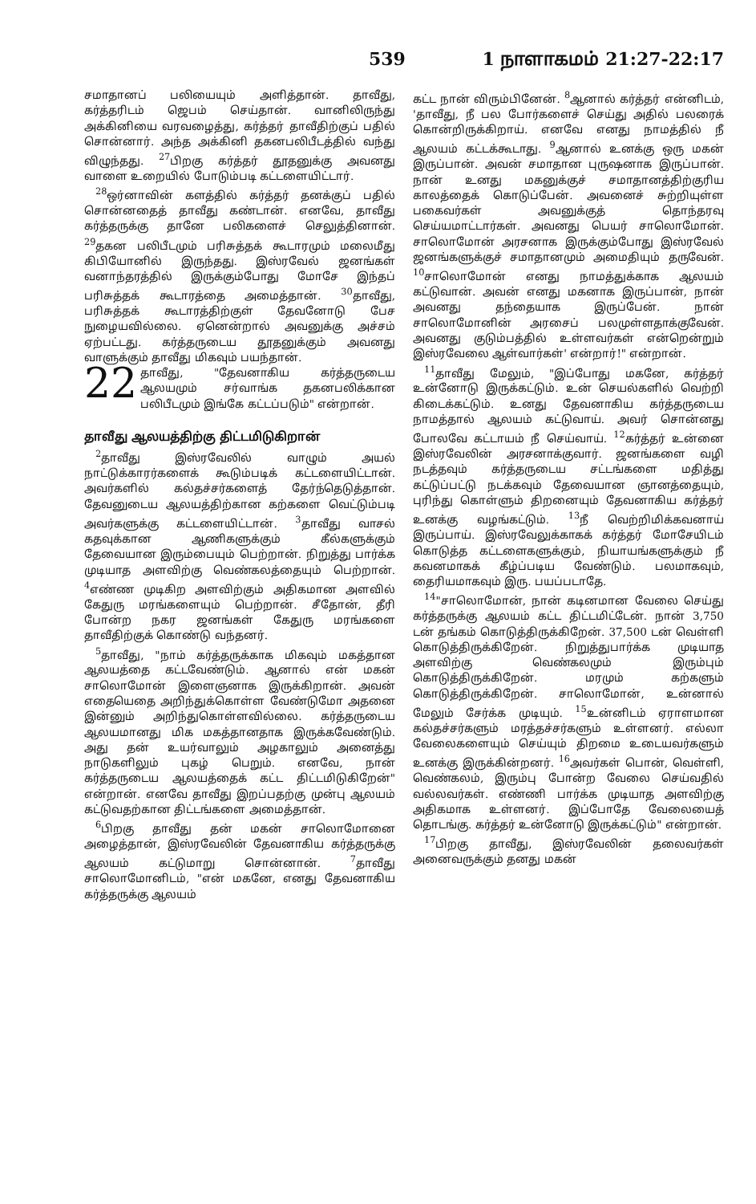539 1 நாளாகமம் 21:27-22:17
சமாதானப் பலியையும் அளித்தான். தாவீது, கர்த்தரிடம் ஜெபம் செய்தான். வானிலிருந்து அக்கினியை வரவழைத்து, கர்த்தர் தாவீதிற்குப் பதில் சொன்னார். அந்த அக்கினி தகனபலிபீடத்தில் வந்து விழுந்தது. <sup>27</sup>பிறகு கர்த்தர் தூதனுக்கு அவனது வாளை உறையில் போடும்படி கட்டளையிட்டார்.
<sup>28</sup> ஒர்னாவின் களத்தில் கர்த்தர் தனக்குப் பதில் சொன்னதைத் தாவீது கண்டான். எனவே, தாவீது கர்த்தருக்கு தானே பலிகளைச் செலுத்தினான். <sup>29</sup>தகன பலிபீடமும் பரிசுத்தக் கூடாரமும் மலைமீது கிபியோனில் இருந்தது. இஸ்ரவேல் ஜனங்கள் வனாந்தரத்தில் இருக்கும்போது மோசே இந்தப் பரிசுத்தக் கூடாரத்தை அமைத்தான். <sup>30</sup>தாவீது, பரிசுத்தக் கூடாரத்திற்குள் தேவனோடு பேச நுழையவில்லை. ஏனென்றால் அவனுக்கு அச்சம் ஏற்பட்டது. கர்த்தருடைய தூதனுக்கும் அவனது வாளுக்கும் தாவீது மிகவும் பயந்தான்.
22 தாவீது, "தேவனாகிய கர்த்தருடைய ஆலயமும் சர்வாங்க தகனபலிக்கான பலிபீடமும் இங்கே கட்டப்படும்" என்றான்.
தாவீது ஆலயத்திற்கு திட்டமிடுகிறான்
<sup>2</sup> தாவீது இஸ்ரவேலில் வாழும் அயல் நாட்டுக்காரர்களைக் கூடும்படிக் கட்டளையிட்டான். அவர்களில் கல்தச்சர்களைத் தேர்ந்தெடுத்தான். தேவனுடைய ஆலயத்திற்கான கற்களை வெட்டும்படி அவர்களுக்கு கட்டளையிட்டான். <sup>3</sup>தாவீது வாசல் கதவுக்கான ஆணிகளுக்கும் கீல்களுக்கும் தேவையான இரும்பையும் பெற்றான். நிறுத்து பார்க்க முடியாத அளவிற்கு வெண்கலத்தையும் பெற்றான். <sup>4</sup>எண்ண முடிகிற அளவிற்கும் அதிகமான அளவில் கேதுரு மரங்களையும் பெற்றான். சீதோன், தீரி போன்ற நகர ஜனங்கள் கேதுரு மரங்களை தாவீதிற்குக் கொண்டு வந்தனர்.
<sup>5</sup> தாவீது, "நாம் கர்த்தருக்காக மிகவும் மகத்தான ஆலயத்தை கட்டவேண்டும். ஆனால் என் மகன் சாலொமோன் இளைஞனாக இருக்கிறான். அவன் எதையெதை அறிந்துக்கொள்ள வேண்டுமோ அதனை இன்னும் அறிந்துகொள்ளவில்லை. கர்த்தருடைய ஆலயமானது மிக மகத்தானதாக இருக்கவேண்டும். அது தன் உயர்வாலும் அழகாலும் அனைத்து நாடுகளிலும் புகழ் பெறும். எனவே, நான் கர்த்தருடைய ஆலயத்தைக் கட்ட திட்டமிடுகிறேன்" என்றான். எனவே தாவீது இறப்பதற்கு முன்பு ஆலயம் கட்டுவதற்கான திட்டங்களை அமைத்தான்.
<sup>6</sup> பிறகு தாவீது தன் மகன் சாலொமோனை அழைத்தான், இஸ்ரவேலின் தேவனாகிய கர்த்தருக்கு ஆலயம் கட்டுமாறு சொன்னான். <sup>7</sup>தாவீது சாலொமோனிடம், "என் மகனே, எனது தேவனாகிய கர்த்தருக்கு ஆலயம்
கட்ட நான் விரும்பினேன். <sup>8</sup>ஆனால் கர்த்தர் என்னிடம், 'தாவீது, நீ பல போர்களைச் செய்து அதில் பலரைக் கொன்றிருக்கிறாய். எனவே எனது நாமத்தில் நீ ஆலயம் கட்டக்கூடாது. <sup>9</sup>ஆனால் உனக்கு ஒரு மகன் இருப்பான். அவன் சமாதான புருஷனாக இருப்பான். நான் உனது மகனுக்குச் சமாதானத்திற்குரிய காலத்தைக் கொடுப்பேன். அவனைச் சுற்றியுள்ள பகைவர்கள் அவனுக்குத் தொந்தரவு செய்யமாட்டார்கள். அவனது பெயர் சாலொமோன். சாலொமோன் அரசனாக இருக்கும்போது இஸ்ரவேல் ஜனங்களுக்குச் சமாதானமும் அமைதியும் தருவேன். <sup>10</sup>சாலொமோன் எனது நாமத்துக்காக ஆலயம் கட்டுவான். அவன் எனது மகனாக இருப்பான், நான் அவனது தந்தையாக இருப்பேன். நான் சாலொமோனின் அரசைப் பலமுள்ளதாக்குவேன். அவனது குடும்பத்தில் உள்ளவர்கள் என்றென்றும் இஸ்ரவேலை ஆள்வார்கள்' என்றார்!" என்றான்.
<sup>11</sup> தாவீது மேலும், "இப்போது மகனே, கர்த்தர் உன்னோடு இருக்கட்டும். உன் செயல்களில் வெற்றி கிடைக்கட்டும். உனது தேவனாகிய கர்த்தருடைய நாமத்தால் ஆலயம் கட்டுவாய். அவர் சொன்னது போலவே கட்டாயம் நீ செய்வாய். <sup>12</sup>கர்த்தர் உன்னை இஸ்ரவேலின் அரசனாக்குவார். ஜனங்களை வழி நடத்தவும் கர்த்தருடைய சட்டங்களை மதித்து கட்டுப்பட்டு நடக்கவும் தேவையான ஞானத்தையும், புரிந்து கொள்ளும் திறனையும் தேவனாகிய கர்த்தர் உனக்கு வழங்கட்டும். <sup>13</sup>நீ வெற்றிமிக்கவனாய் இருப்பாய். இஸ்ரவேலுக்காகக் கர்த்தர் மோசேயிடம் கொடுத்த கட்டளைகளுக்கும், நியாயங்களுக்கும் நீ கவனமாகக் கீழ்ப்படிய வேண்டும். பலமாகவும், தைரியமாகவும் இரு. பயப்படாதே.
<sup>14</sup> "சாலொமோன், நான் கடினமான வேலை செய்து கர்த்தருக்கு ஆலயம் கட்ட திட்டமிட்டேன். நான் 3,750 டன் தங்கம் கொடுத்திருக்கிறேன். 37,500 டன் வெள்ளி கொடுத்திருக்கிறேன். நிறுத்துபார்க்க முடியாத அளவிற்கு வெண்கலமும் இரும்பும் கொடுத்திருக்கிறேன். மரமும் கற்களும் கொடுத்திருக்கிறேன். சாலொமோன், உன்னால் மேலும் சேர்க்க முடியும். <sup>15</sup>உன்னிடம் ஏராளமான கல்தச்சர்களும் மரத்தச்சர்களும் உள்ளனர். எல்லா வேலைகளையும் செய்யும் திறமை உடையவர்களும் உனக்கு இருக்கின்றனர். <sup>16</sup>அவர்கள் பொன், வெள்ளி, வெண்கலம், இரும்பு போன்ற வேலை செய்வதில் வல்லவர்கள். எண்ணி பார்க்க முடியாத அளவிற்கு அதிகமாக உள்ளனர். இப்போதே வேலையைத் தொடங்கு. கர்த்தர் உன்னோடு இருக்கட்டும்" என்றான்.
<sup>17</sup> பிறகு தாவீது, இஸ்ரவேலின் தலைவர்கள் அனைவருக்கும் தனது மகன்